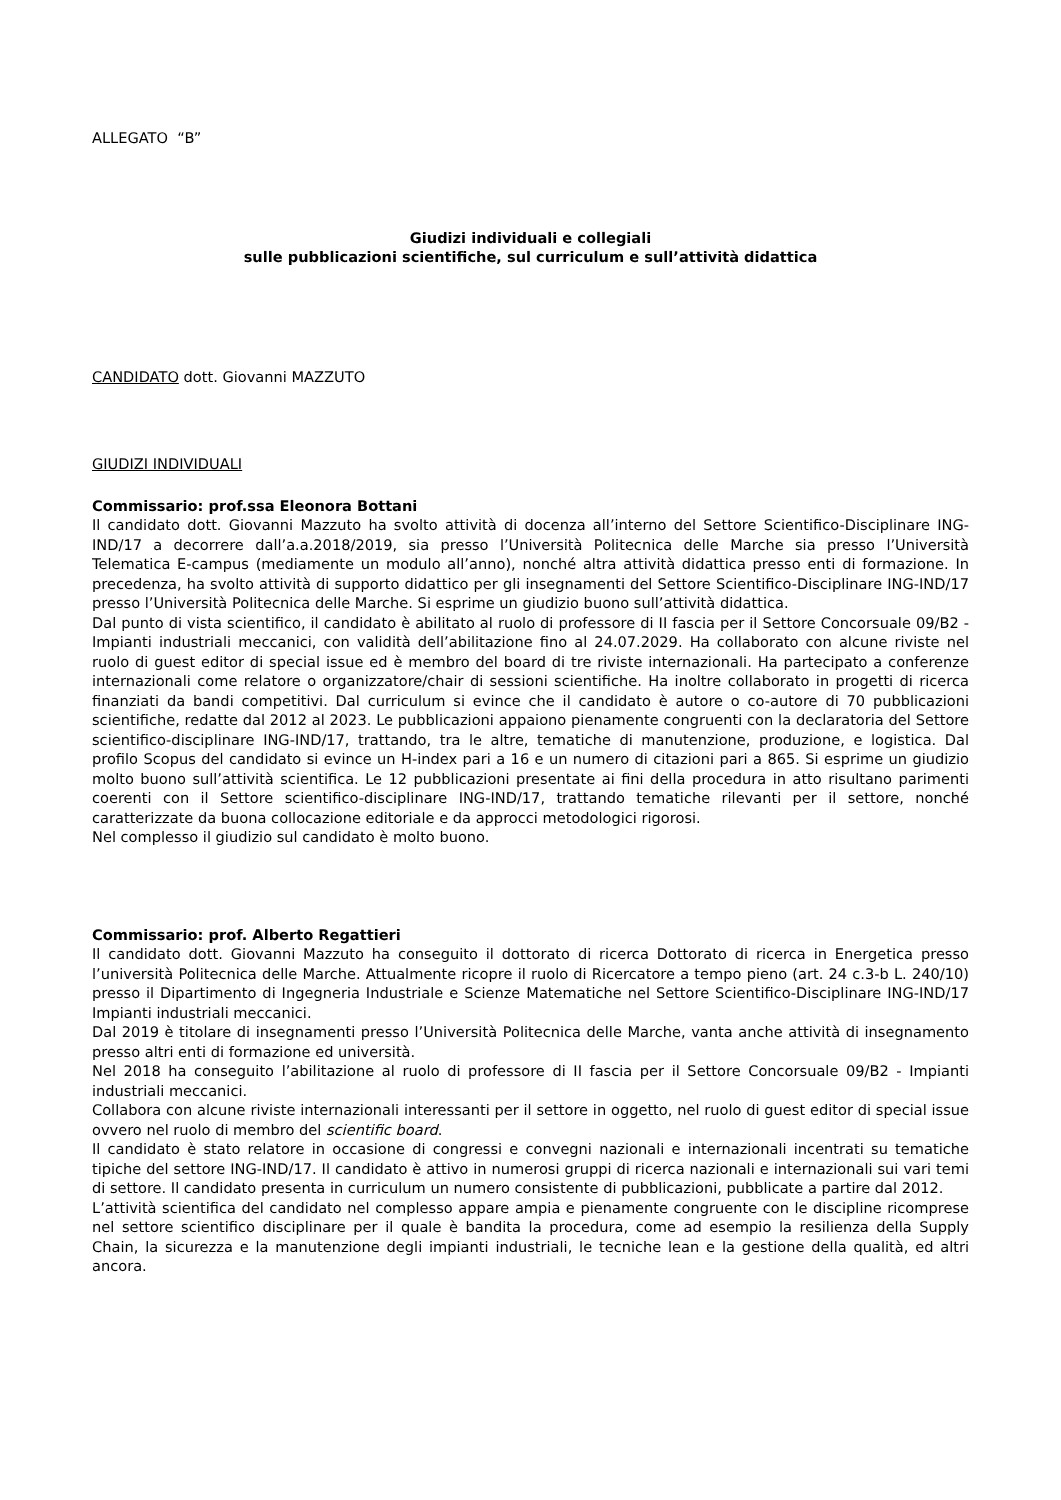ALLEGATO “B”
Giudizi individuali e collegiali
sulle pubblicazioni scientifiche, sul curriculum e sull’attività didattica
CANDIDATO dott. Giovanni MAZZUTO
GIUDIZI INDIVIDUALI
Commissario: prof.ssa Eleonora Bottani
Il candidato dott. Giovanni Mazzuto ha svolto attività di docenza all’interno del Settore Scientifico-Disciplinare ING-IND/17 a decorrere dall’a.a.2018/2019, sia presso l’Università Politecnica delle Marche sia presso l’Università Telematica E-campus (mediamente un modulo all’anno), nonché altra attività didattica presso enti di formazione. In precedenza, ha svolto attività di supporto didattico per gli insegnamenti del Settore Scientifico-Disciplinare ING-IND/17 presso l’Università Politecnica delle Marche. Si esprime un giudizio buono sull’attività didattica.
Dal punto di vista scientifico, il candidato è abilitato al ruolo di professore di II fascia per il Settore Concorsuale 09/B2 - Impianti industriali meccanici, con validità dell’abilitazione fino al 24.07.2029. Ha collaborato con alcune riviste nel ruolo di guest editor di special issue ed è membro del board di tre riviste internazionali. Ha partecipato a conferenze internazionali come relatore o organizzatore/chair di sessioni scientifiche. Ha inoltre collaborato in progetti di ricerca finanziati da bandi competitivi. Dal curriculum si evince che il candidato è autore o co-autore di 70 pubblicazioni scientifiche, redatte dal 2012 al 2023. Le pubblicazioni appaiono pienamente congruenti con la declaratoria del Settore scientifico-disciplinare ING-IND/17, trattando, tra le altre, tematiche di manutenzione, produzione, e logistica. Dal profilo Scopus del candidato si evince un H-index pari a 16 e un numero di citazioni pari a 865. Si esprime un giudizio molto buono sull’attività scientifica. Le 12 pubblicazioni presentate ai fini della procedura in atto risultano parimenti coerenti con il Settore scientifico-disciplinare ING-IND/17, trattando tematiche rilevanti per il settore, nonché caratterizzate da buona collocazione editoriale e da approcci metodologici rigorosi.
Nel complesso il giudizio sul candidato è molto buono.
Commissario: prof. Alberto Regattieri
Il candidato dott. Giovanni Mazzuto ha conseguito il dottorato di ricerca Dottorato di ricerca in Energetica presso l’università Politecnica delle Marche. Attualmente ricopre il ruolo di Ricercatore a tempo pieno (art. 24 c.3-b L. 240/10) presso il Dipartimento di Ingegneria Industriale e Scienze Matematiche nel Settore Scientifico-Disciplinare ING-IND/17 Impianti industriali meccanici.
Dal 2019 è titolare di insegnamenti presso l’Università Politecnica delle Marche, vanta anche attività di insegnamento presso altri enti di formazione ed università.
Nel 2018 ha conseguito l’abilitazione al ruolo di professore di II fascia per il Settore Concorsuale 09/B2 - Impianti industriali meccanici.
Collabora con alcune riviste internazionali interessanti per il settore in oggetto, nel ruolo di guest editor di special issue ovvero nel ruolo di membro del scientific board.
Il candidato è stato relatore in occasione di congressi e convegni nazionali e internazionali incentrati su tematiche tipiche del settore ING-IND/17. Il candidato è attivo in numerosi gruppi di ricerca nazionali e internazionali sui vari temi di settore. Il candidato presenta in curriculum un numero consistente di pubblicazioni, pubblicate a partire dal 2012.
L’attività scientifica del candidato nel complesso appare ampia e pienamente congruente con le discipline ricomprese nel settore scientifico disciplinare per il quale è bandita la procedura, come ad esempio la resilienza della Supply Chain, la sicurezza e la manutenzione degli impianti industriali, le tecniche lean e la gestione della qualità, ed altri ancora.